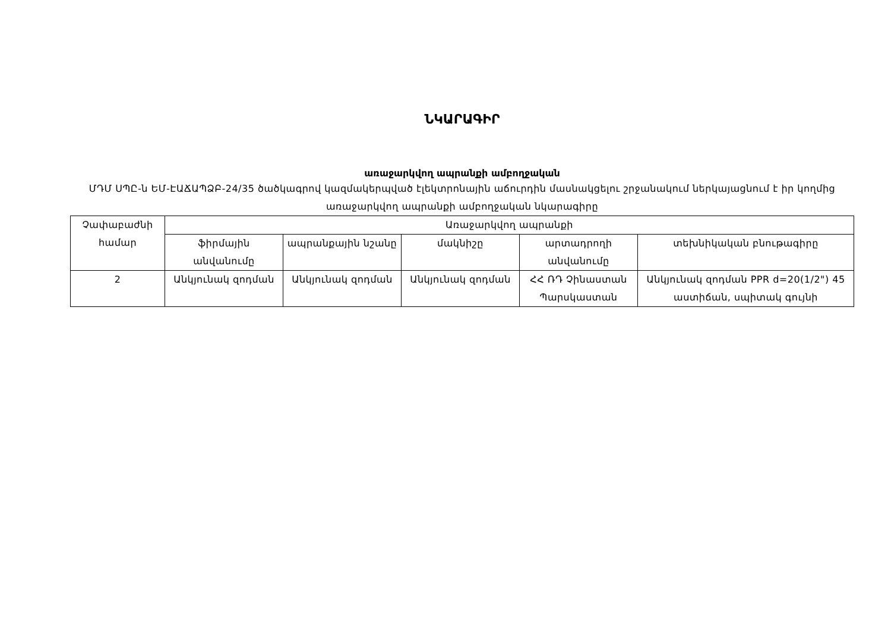ՆԿԱՐԱԳԻՐ
առաջարկվող ապրանքի ամբողջական
ՄԴՄ ՍՊԸ-ն ԵՄ-ԷԱՃԱՊՁԲ-24/35 ծածկագրով կազմակերպված էլեկտրոնային աճուրդին մասնակցելու շրջանակում ներկայացնում է իր կողմից առաջարկվող ապրանքի ամբողջական նկարագիրը
| Չափաբաժնի համար | Առաջարկվող ապրանքի | | | | |
| --- | --- | --- | --- | --- | --- |
| | ֆիրմային անվանումը | ապրանքային նշանը | մակնիշը | արտադրողի անվանումը | տեխնիկական բնութագիրը |
| 2 | Անկյունակ զոդման | Անկյունակ զոդման | Անկյունակ զոդման | ՀՀ ՌԴ Չինաստան Պարսկաստան | Անկյունակ զոդման PPR d=20(1/2") 45 աստիճան, սպիտակ գույնի |